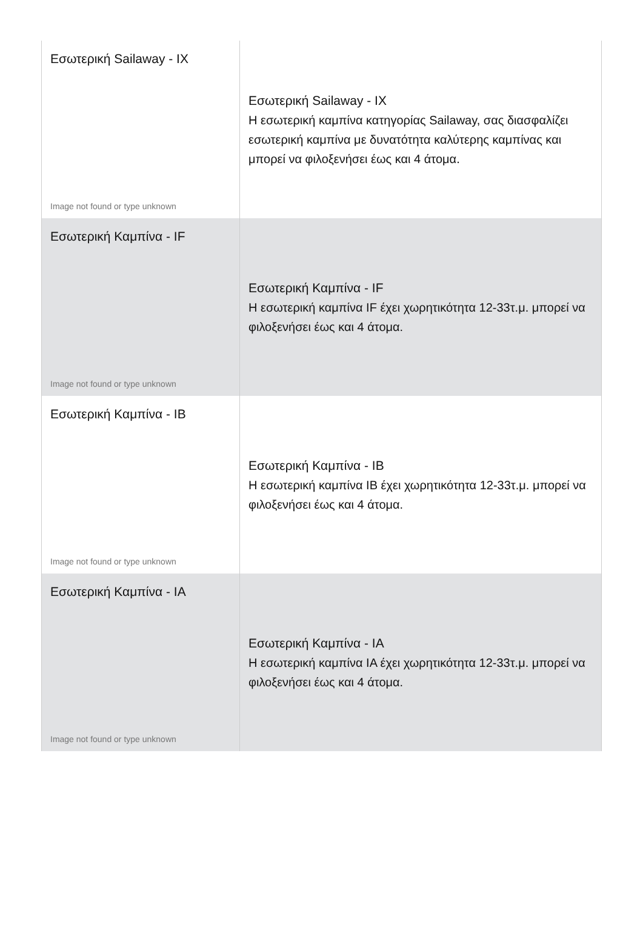| Εσωτερική Sailaway - IX Image not found or type unknown | Εσωτερική Sailaway - IX Η εσωτερική καμπίνα κατηγορίας Sailaway, σας διασφαλίζει εσωτερική καμπίνα με δυνατότητα καλύτερης καμπίνας και μπορεί να φιλοξενήσει έως και 4 άτομα. |
| Εσωτερική Καμπίνα - IF Image not found or type unknown | Εσωτερική Καμπίνα - IF Η εσωτερική καμπίνα IF έχει χωρητικότητα 12-33τ.μ. μπορεί να φιλοξενήσει έως και 4 άτομα. |
| Εσωτερική Καμπίνα - IB Image not found or type unknown | Εσωτερική Καμπίνα - IB Η εσωτερική καμπίνα IB έχει χωρητικότητα 12-33τ.μ. μπορεί να φιλοξενήσει έως και 4 άτομα. |
| Εσωτερική Καμπίνα - IA Image not found or type unknown | Εσωτερική Καμπίνα - IA Η εσωτερική καμπίνα IA έχει χωρητικότητα 12-33τ.μ. μπορεί να φιλοξενήσει έως και 4 άτομα. |